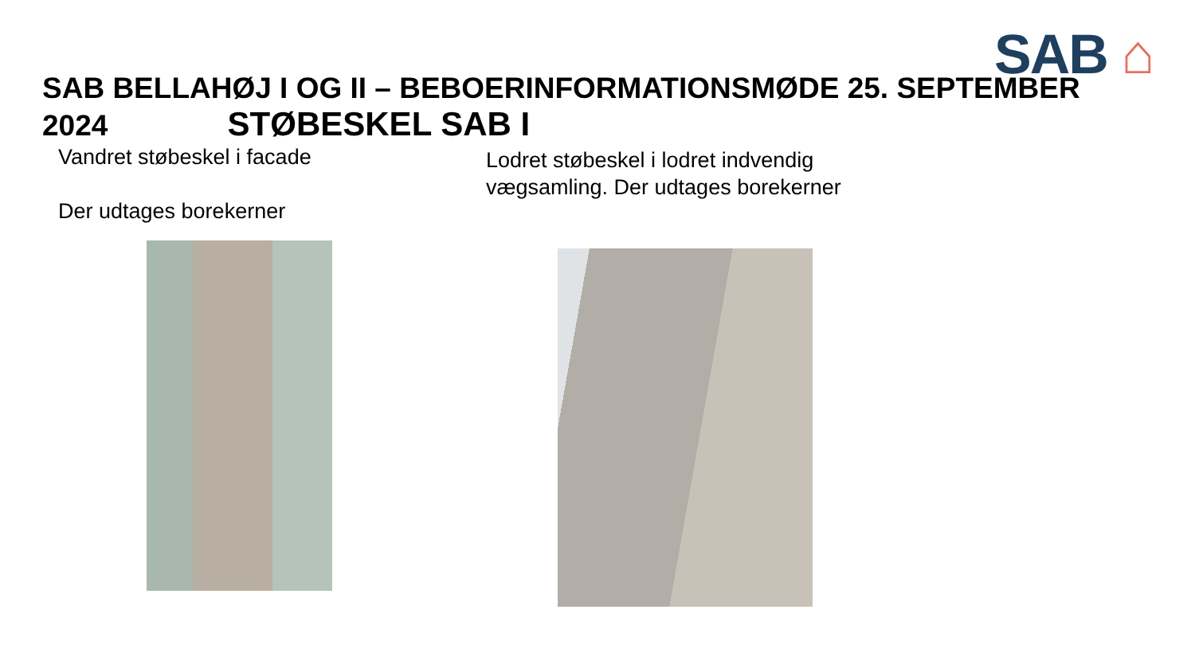SAB ⌂
SAB BELLAHØJ I OG II – BEBOERINFORMATIONSMØDE 25. SEPTEMBER 2024 STØBESKEL SAB I
Vandret støbeskel i facade
Der udtages borekerner
Lodret støbeskel i lodret indvendig vægsamling. Der udtages borekerner